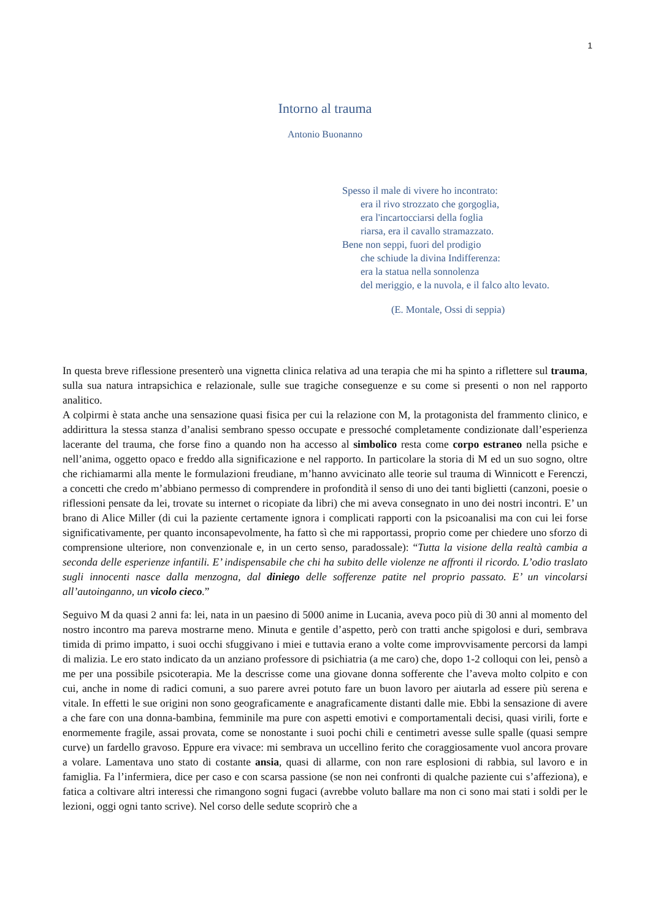1
Intorno al trauma
Antonio Buonanno
Spesso il male di vivere ho incontrato:
era il rivo strozzato che gorgoglia,
era l'incartocciarsi della foglia
riarsa, era il cavallo stramazzato.
Bene non seppi, fuori del prodigio
che schiude la divina Indifferenza:
era la statua nella sonnolenza
del meriggio, e la nuvola, e il falco alto levato.
(E. Montale, Ossi di seppia)
In questa breve riflessione presenterò una vignetta clinica relativa ad una terapia che mi ha spinto a riflettere sul trauma, sulla sua natura intrapsichica e relazionale, sulle sue tragiche conseguenze e su come si presenti o non nel rapporto analitico.
A colpirmi è stata anche una sensazione quasi fisica per cui la relazione con M, la protagonista del frammento clinico, e addirittura la stessa stanza d’analisi sembrano spesso occupate e pressoché completamente condizionate dall’esperienza lacerante del trauma, che forse fino a quando non ha accesso al simbolico resta come corpo estraneo nella psiche e nell’anima, oggetto opaco e freddo alla significazione e nel rapporto. In particolare la storia di M ed un suo sogno, oltre che richiamarmi alla mente le formulazioni freudiane, m’hanno avvicinato alle teorie sul trauma di Winnicott e Ferenczi, a concetti che credo m’abbiano permesso di comprendere in profondità il senso di uno dei tanti biglietti (canzoni, poesie o riflessioni pensate da lei, trovate su internet o ricopiate da libri) che mi aveva consegnato in uno dei nostri incontri. E’ un brano di Alice Miller (di cui la paziente certamente ignora i complicati rapporti con la psicoanalisi ma con cui lei forse significativamente, per quanto inconsapevolmente, ha fatto sì che mi rapportassi, proprio come per chiedere uno sforzo di comprensione ulteriore, non convenzionale e, in un certo senso, paradossale): “Tutta la visione della realtà cambia a seconda delle esperienze infantili. E’ indispensabile che chi ha subito delle violenze ne affronti il ricordo. L’odio traslato sugli innocenti nasce dalla menzogna, dal diniego delle sofferenze patite nel proprio passato. E’ un vincolarsi all’autoinganno, un vicolo cieco.”
Seguivo M da quasi 2 anni fa: lei, nata in un paesino di 5000 anime in Lucania, aveva poco più di 30 anni al momento del nostro incontro ma pareva mostrarne meno. Minuta e gentile d’aspetto, però con tratti anche spigolosi e duri, sembrava timida di primo impatto, i suoi occhi sfuggivano i miei e tuttavia erano a volte come improvvisamente percorsi da lampi di malizia. Le ero stato indicato da un anziano professore di psichiatria (a me caro) che, dopo 1-2 colloqui con lei, pensò a me per una possibile psicoterapia. Me la descrisse come una giovane donna sofferente che l’aveva molto colpito e con cui, anche in nome di radici comuni, a suo parere avrei potuto fare un buon lavoro per aiutarla ad essere più serena e vitale. In effetti le sue origini non sono geograficamente e anagraficamente distanti dalle mie. Ebbi la sensazione di avere a che fare con una donna-bambina, femminile ma pure con aspetti emotivi e comportamentali decisi, quasi virili, forte e enormemente fragile, assai provata, come se nonostante i suoi pochi chili e centimetri avesse sulle spalle (quasi sempre curve) un fardello gravoso. Eppure era vivace: mi sembrava un uccellino ferito che coraggiosamente vuol ancora provare a volare. Lamentava uno stato di costante ansia, quasi di allarme, con non rare esplosioni di rabbia, sul lavoro e in famiglia. Fa l’infermiera, dice per caso e con scarsa passione (se non nei confronti di qualche paziente cui s’affeziona), e fatica a coltivare altri interessi che rimangono sogni fugaci (avrebbe voluto ballare ma non ci sono mai stati i soldi per le lezioni, oggi ogni tanto scrive). Nel corso delle sedute scoprirò che a